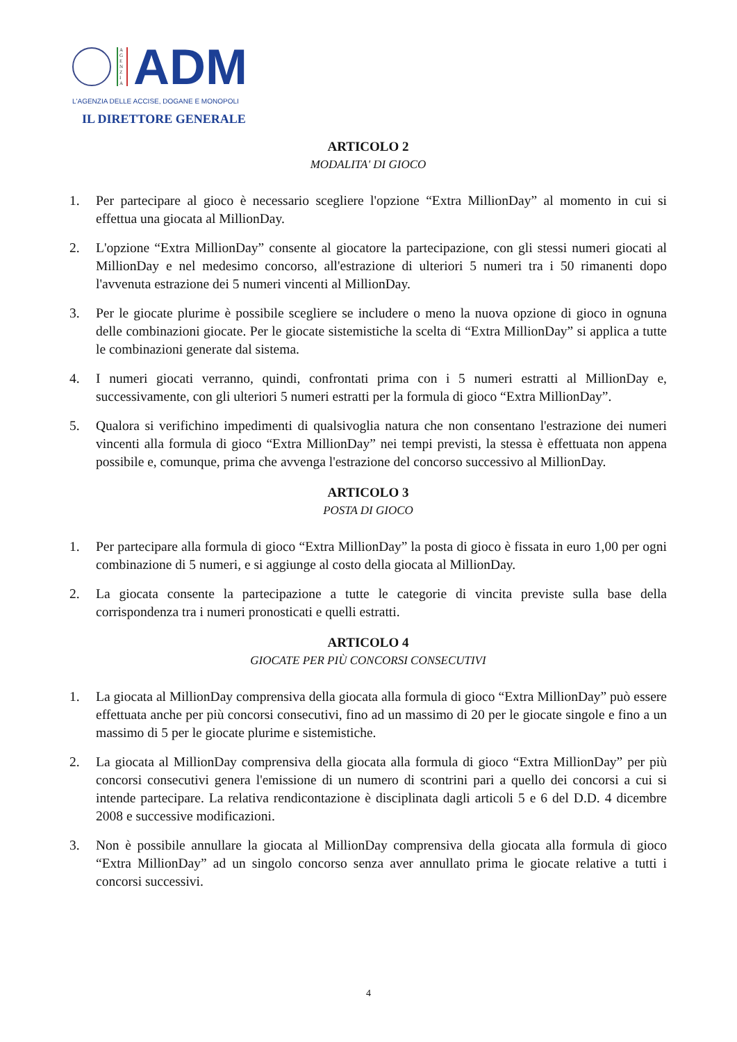A G E N Z I A
ADM
L'AGENZIA DELLE ACCISE, DOGANE E MONOPOLI
IL DIRETTORE GENERALE
ARTICOLO 2
MODALITA' DI GIOCO
1. Per partecipare al gioco è necessario scegliere l'opzione “Extra MillionDay” al momento in cui si effettua una giocata al MillionDay.
2. L'opzione “Extra MillionDay” consente al giocatore la partecipazione, con gli stessi numeri giocati al MillionDay e nel medesimo concorso, all'estrazione di ulteriori 5 numeri tra i 50 rimanenti dopo l'avvenuta estrazione dei 5 numeri vincenti al MillionDay.
3. Per le giocate plurime è possibile scegliere se includere o meno la nuova opzione di gioco in ognuna delle combinazioni giocate. Per le giocate sistemistiche la scelta di “Extra MillionDay” si applica a tutte le combinazioni generate dal sistema.
4. I numeri giocati verranno, quindi, confrontati prima con i 5 numeri estratti al MillionDay e, successivamente, con gli ulteriori 5 numeri estratti per la formula di gioco “Extra MillionDay”.
5. Qualora si verifichino impedimenti di qualsivoglia natura che non consentano l'estrazione dei numeri vincenti alla formula di gioco “Extra MillionDay” nei tempi previsti, la stessa è effettuata non appena possibile e, comunque, prima che avvenga l'estrazione del concorso successivo al MillionDay.
ARTICOLO 3
POSTA DI GIOCO
1. Per partecipare alla formula di gioco “Extra MillionDay” la posta di gioco è fissata in euro 1,00 per ogni combinazione di 5 numeri, e si aggiunge al costo della giocata al MillionDay.
2. La giocata consente la partecipazione a tutte le categorie di vincita previste sulla base della corrispondenza tra i numeri pronosticati e quelli estratti.
ARTICOLO 4
GIOCATE PER PIÙ CONCORSI CONSECUTIVI
1. La giocata al MillionDay comprensiva della giocata alla formula di gioco “Extra MillionDay” può essere effettuata anche per più concorsi consecutivi, fino ad un massimo di 20 per le giocate singole e fino a un massimo di 5 per le giocate plurime e sistemistiche.
2. La giocata al MillionDay comprensiva della giocata alla formula di gioco “Extra MillionDay” per più concorsi consecutivi genera l'emissione di un numero di scontrini pari a quello dei concorsi a cui si intende partecipare. La relativa rendicontazione è disciplinata dagli articoli 5 e 6 del D.D. 4 dicembre 2008 e successive modificazioni.
3. Non è possibile annullare la giocata al MillionDay comprensiva della giocata alla formula di gioco “Extra MillionDay” ad un singolo concorso senza aver annullato prima le giocate relative a tutti i concorsi successivi.
4